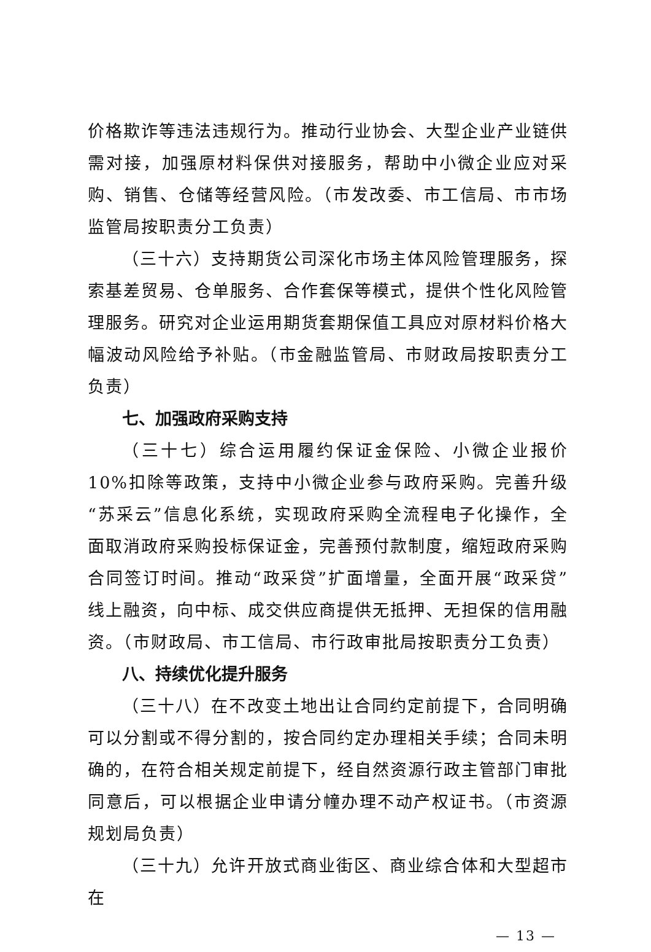价格欺诈等违法违规行为。推动行业协会、大型企业产业链供需对接，加强原材料保供对接服务，帮助中小微企业应对采购、销售、仓储等经营风险。（市发改委、市工信局、市市场监管局按职责分工负责）
（三十六）支持期货公司深化市场主体风险管理服务，探索基差贸易、仓单服务、合作套保等模式，提供个性化风险管理服务。研究对企业运用期货套期保值工具应对原材料价格大幅波动风险给予补贴。（市金融监管局、市财政局按职责分工负责）
七、加强政府采购支持
（三十七）综合运用履约保证金保险、小微企业报价 10%扣除等政策，支持中小微企业参与政府采购。完善升级“苏采云”信息化系统，实现政府采购全流程电子化操作，全面取消政府采购投标保证金，完善预付款制度，缩短政府采购合同签订时间。推动“政采贷”扩面增量，全面开展“政采贷”线上融资，向中标、成交供应商提供无抵押、无担保的信用融资。（市财政局、市工信局、市行政审批局按职责分工负责）
八、持续优化提升服务
（三十八）在不改变土地出让合同约定前提下，合同明确可以分割或不得分割的，按合同约定办理相关手续；合同未明确的，在符合相关规定前提下，经自然资源行政主管部门审批同意后，可以根据企业申请分幢办理不动产权证书。（市资源规划局负责）
（三十九）允许开放式商业街区、商业综合体和大型超市在
— 13 —